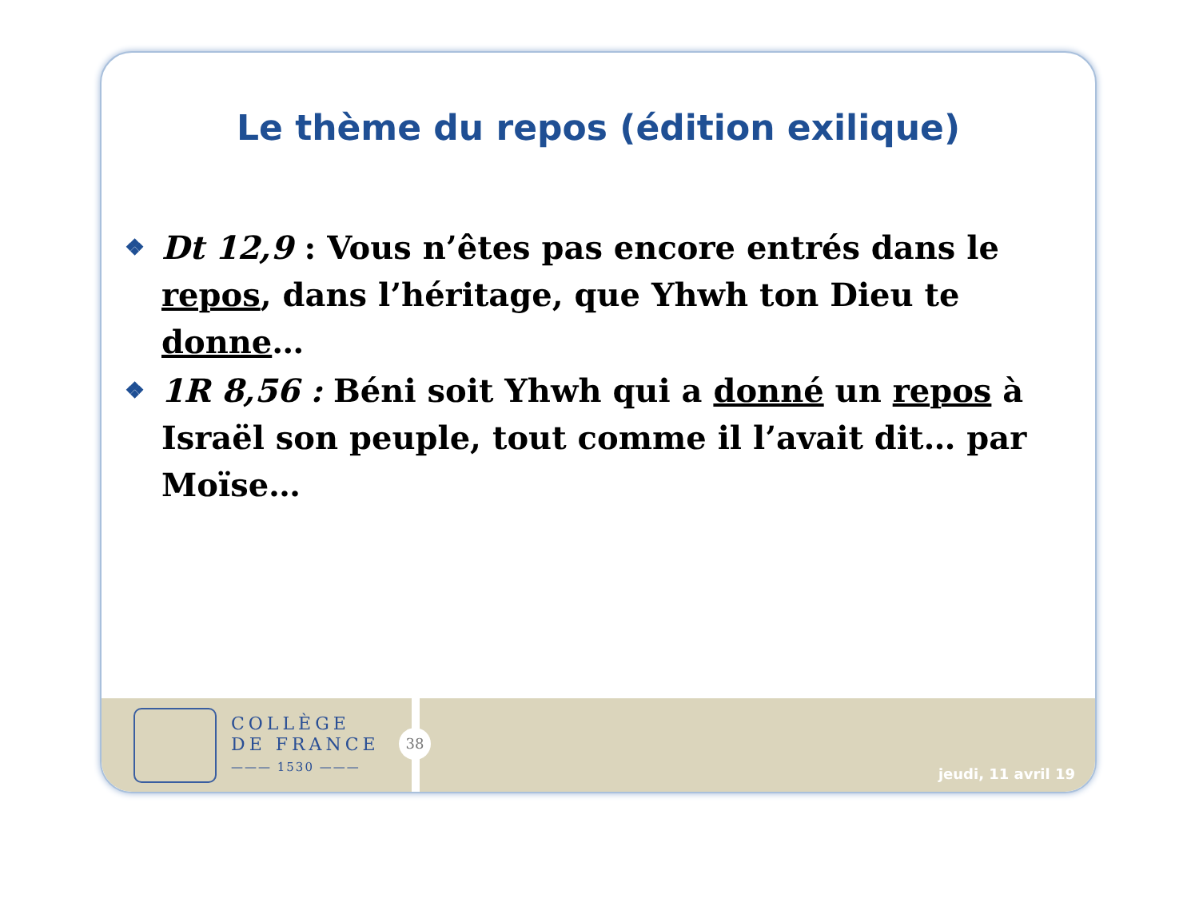Le thème du repos (édition exilique)
❖ Dt 12,9 : Vous n’êtes pas encore entrés dans le repos, dans l’héritage, que Yhwh ton Dieu te donne…
❖ 1R 8,56 : Béni soit Yhwh qui a donné un repos à Israël son peuple, tout comme il l’avait dit… par Moïse…
COLLÈGE
DE FRANCE
——— 1530 ———
38
jeudi, 11 avril 19